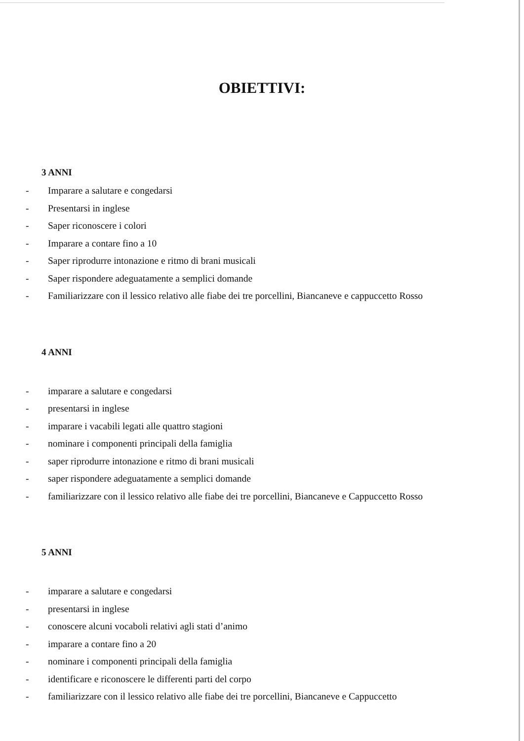OBIETTIVI:
3 ANNI
- Imparare a salutare e congedarsi
- Presentarsi in inglese
- Saper riconoscere i colori
- Imparare a contare fino a 10
- Saper riprodurre intonazione e ritmo di brani musicali
- Saper rispondere adeguatamente a semplici domande
- Familiarizzare con il lessico relativo alle fiabe dei tre porcellini, Biancaneve e cappuccetto Rosso
4 ANNI
- imparare a salutare e congedarsi
- presentarsi in inglese
- imparare i vacabili legati alle quattro stagioni
- nominare i componenti principali della famiglia
- saper riprodurre intonazione e ritmo di brani musicali
- saper rispondere adeguatamente a semplici domande
- familiarizzare con il lessico relativo alle fiabe dei tre porcellini, Biancaneve e Cappuccetto Rosso
5 ANNI
- imparare a salutare e congedarsi
- presentarsi in inglese
- conoscere alcuni vocaboli relativi agli stati d’animo
- imparare a contare fino a 20
- nominare i componenti principali della famiglia
- identificare e riconoscere le differenti parti del corpo
- familiarizzare con il lessico relativo alle fiabe dei tre porcellini, Biancaneve e Cappuccetto